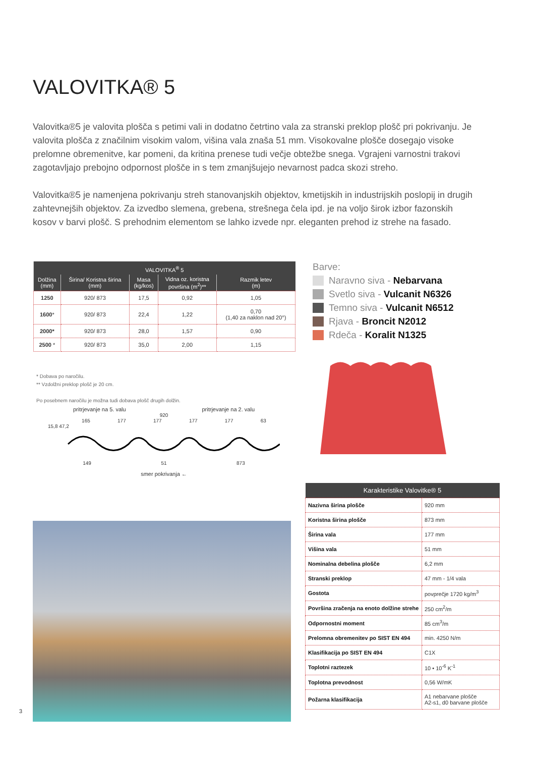VALOVITKA® 5
Valovitka®5 je valovita plošča s petimi vali in dodatno četrtino vala za stranski preklop plošč pri pokrivanju. Je valovita plošča z značilnim visokim valom, višina vala znaša 51 mm. Visokovalne plošče dosegajo visoke prelomne obremenitve, kar pomeni, da kritina prenese tudi večje obtežbe snega. Vgrajeni varnostni trakovi zagotavljajo prebojno odpornost plošče in s tem zmanjšujejo nevarnost padca skozi streho.
Valovitka®5 je namenjena pokrivanju streh stanovanjskih objektov, kmetijskih in industrijskih poslopij in drugih zahtevnejših objektov. Za izvedbo slemena, grebena, strešnega čela ipd. je na voljo širok izbor fazonskih kosov v barvi plošč. S prehodnim elementom se lahko izvede npr. eleganten prehod iz strehe na fasado.
| VALOVITKA<sup>®</sup> 5 | | | | |
| --- | --- | --- | --- | --- |
| Dolžina (mm) | Širina/ Koristna širina (mm) | Masa (kg/kos) | Vidna oz. koristna površina (m<sup>2</sup>)** | Razmik letev (m) |
| 1250 | 920/ 873 | 17,5 | 0,92 | 1,05 |
| 1600 * | 920/ 873 | 22,4 | 1,22 | 0,70 (1,40 za naklon nad 20°) |
| 2000* | 920/ 873 | 28,0 | 1,57 | 0,90 |
| 2500 * | 920/ 873 | 35,0 | 2,00 | 1,15 |
* Dobava po naročilu.
** Vzdolžni preklop plošč je 20 cm.
Po posebnem naročilu je možna tudi dobava plošč drugih dolžin.
Barve:
Naravno siva - Nebarvana
Svetlo siva - Vulcanit N6326
Temno siva - Vulcanit N6512
Rjava - Broncit N2012
Rdeča - Koralit N1325
pritrjevanje na 5. valu pritrjevanje na 2. valu
920
165 177 177 177 177 63
15,8 47,2
149 51 873
smer pokrivanja ←
| Karakteristike Valovitke® 5 | |
| --- | --- |
| Nazivna širina plošče | 920 mm |
| Koristna širina plošče | 873 mm |
| Širina vala | 177 mm |
| Višina vala | 51 mm |
| Nominalna debelina plošče | 6,2 mm |
| Stranski preklop | 47 mm - 1/4 vala |
| Gostota | povprečje 1720 kg/m<sup>3</sup> |
| Površina zračenja na enoto dolžine strehe | 250 cm<sup>2</sup>/m |
| Odpornostni moment | 85 cm<sup>3</sup>/m |
| Prelomna obremenitev po SIST EN 494 | min. 4250 N/m |
| Klasifikacija po SIST EN 494 | C1X |
| Toplotni raztezek | 10 • 10<sup>-6</sup> K<sup>-1</sup> |
| Toplotna prevodnost | 0,56 W/mK |
| Požarna klasifikacija | A1 nebarvane plošče A2-s1, d0 barvane plošče |
3